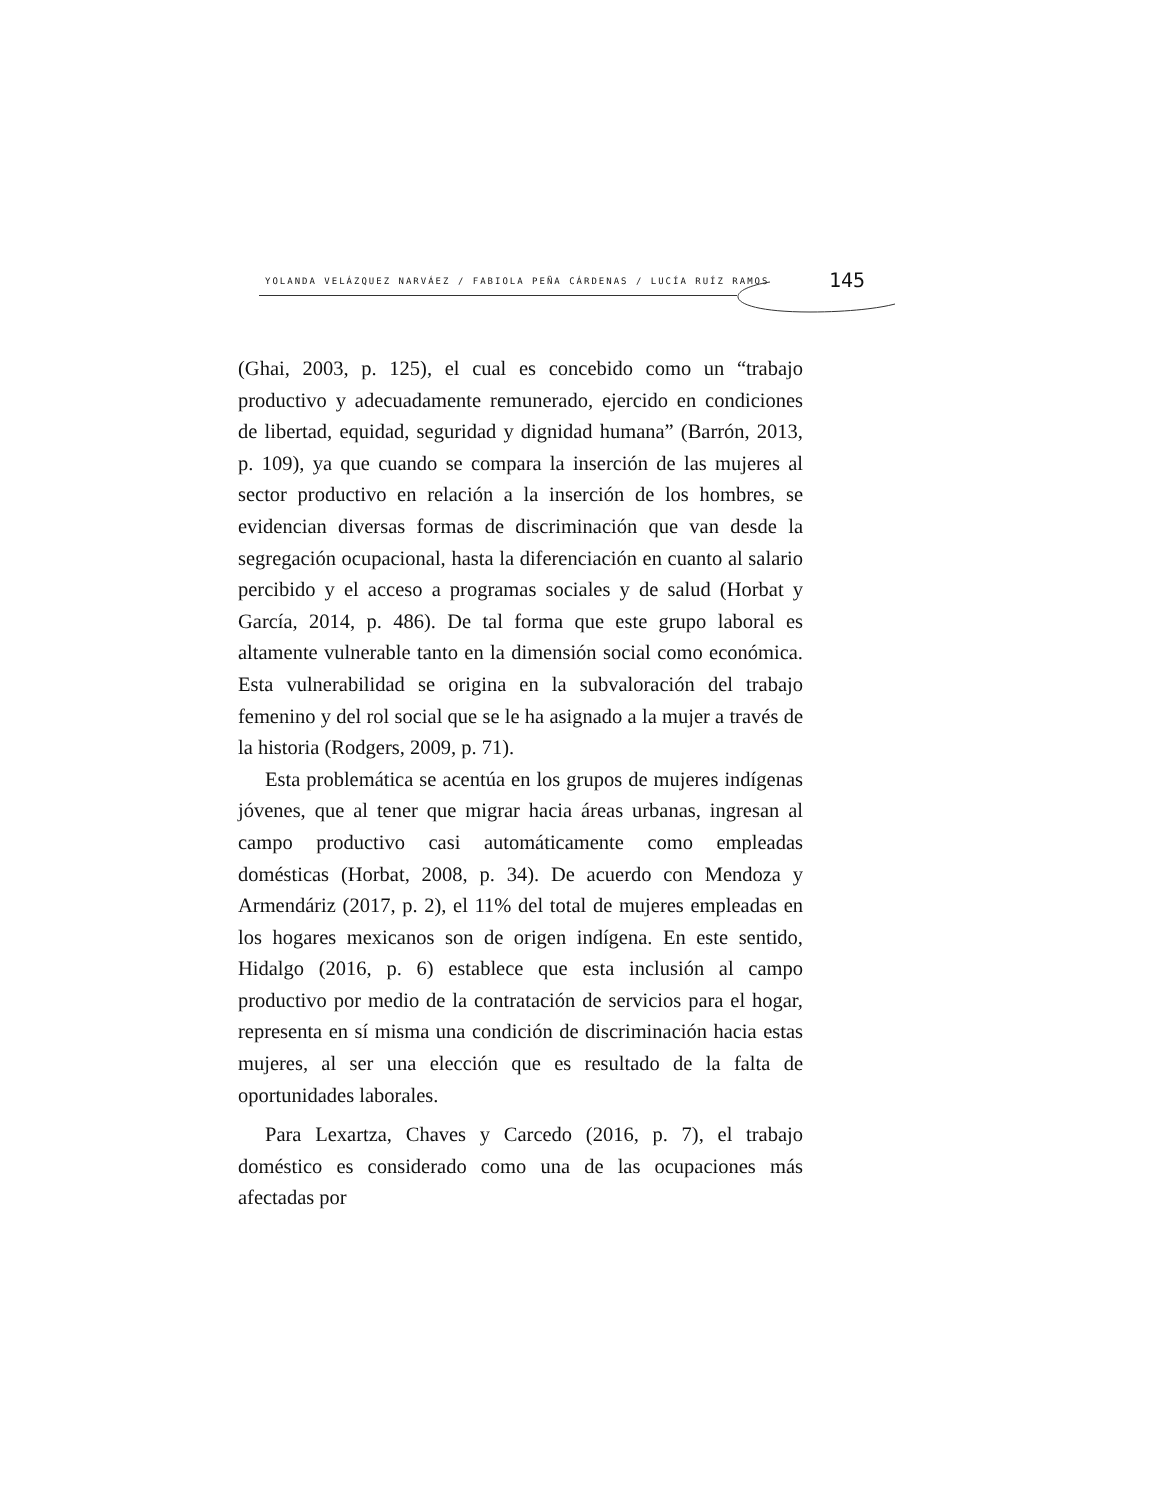YOLANDA VELÁZQUEZ NARVÁEZ / FABIOLA PEÑA CÁRDENAS / LUCÍA RUÍZ RAMOS 145
(Ghai, 2003, p. 125), el cual es concebido como un “trabajo productivo y adecuadamente remunerado, ejercido en condiciones de libertad, equidad, seguridad y dignidad humana” (Barrón, 2013, p. 109), ya que cuando se compara la inserción de las mujeres al sector productivo en relación a la inserción de los hombres, se evidencian diversas formas de discriminación que van desde la segregación ocupacional, hasta la diferenciación en cuanto al salario percibido y el acceso a programas sociales y de salud (Horbat y García, 2014, p. 486). De tal forma que este grupo laboral es altamente vulnerable tanto en la dimensión social como económica. Esta vulnerabilidad se origina en la subvaloración del trabajo femenino y del rol social que se le ha asignado a la mujer a través de la historia (Rodgers, 2009, p. 71).
Esta problemática se acentúa en los grupos de mujeres indígenas jóvenes, que al tener que migrar hacia áreas urbanas, ingresan al campo productivo casi automáticamente como empleadas domésticas (Horbat, 2008, p. 34). De acuerdo con Mendoza y Armendáriz (2017, p. 2), el 11% del total de mujeres empleadas en los hogares mexicanos son de origen indígena. En este sentido, Hidalgo (2016, p. 6) establece que esta inclusión al campo productivo por medio de la contratación de servicios para el hogar, representa en sí misma una condición de discriminación hacia estas mujeres, al ser una elección que es resultado de la falta de oportunidades laborales.
Para Lexartza, Chaves y Carcedo (2016, p. 7), el trabajo doméstico es considerado como una de las ocupaciones más afectadas por